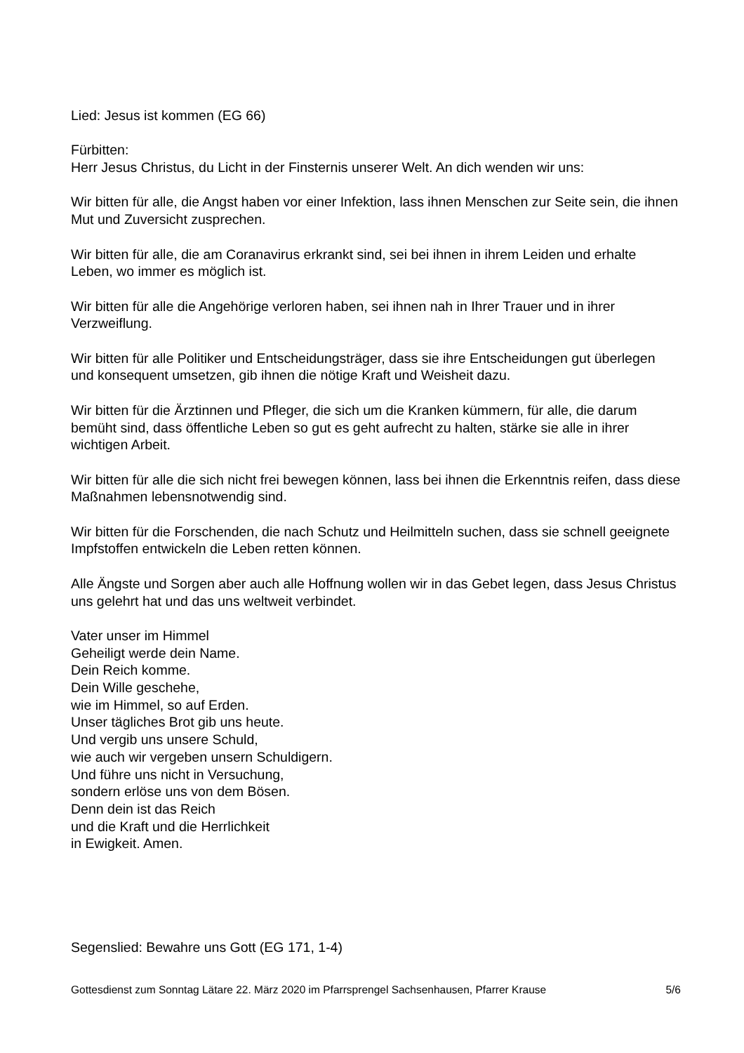Lied: Jesus ist kommen (EG 66)
Fürbitten:
Herr Jesus Christus, du Licht in der Finsternis unserer Welt. An dich wenden wir uns:
Wir bitten für alle, die Angst haben vor einer Infektion, lass ihnen Menschen zur Seite sein, die ihnen Mut und Zuversicht zusprechen.
Wir bitten für alle, die am Coranavirus erkrankt sind, sei bei ihnen in ihrem Leiden und erhalte Leben, wo immer es möglich ist.
Wir bitten für alle die Angehörige verloren haben, sei ihnen nah in Ihrer Trauer und in ihrer Verzweiflung.
Wir bitten für alle Politiker und Entscheidungsträger, dass sie ihre Entscheidungen gut überlegen und konsequent umsetzen, gib ihnen die nötige Kraft und Weisheit dazu.
Wir bitten für die Ärztinnen und Pfleger, die sich um die Kranken kümmern, für alle, die darum bemüht sind, dass öffentliche Leben so gut es geht aufrecht zu halten, stärke sie alle in ihrer wichtigen Arbeit.
Wir bitten für alle die sich nicht frei bewegen können, lass bei ihnen die Erkenntnis reifen, dass diese Maßnahmen lebensnotwendig sind.
Wir bitten für die Forschenden, die nach Schutz und Heilmitteln suchen, dass sie schnell geeignete Impfstoffen entwickeln die Leben retten können.
Alle Ängste und Sorgen aber auch alle Hoffnung wollen wir in das Gebet legen, dass Jesus Christus uns gelehrt hat und das uns weltweit verbindet.
Vater unser im Himmel
Geheiligt werde dein Name.
Dein Reich komme.
Dein Wille geschehe,
wie im Himmel, so auf Erden.
Unser tägliches Brot gib uns heute.
Und vergib uns unsere Schuld,
wie auch wir vergeben unsern Schuldigern.
Und führe uns nicht in Versuchung,
sondern erlöse uns von dem Bösen.
Denn dein ist das Reich
und die Kraft und die Herrlichkeit
in Ewigkeit. Amen.
Segenslied: Bewahre uns Gott (EG 171, 1-4)
Gottesdienst zum Sonntag Lätare 22. März 2020 im Pfarrsprengel Sachsenhausen, Pfarrer Krause 5/6